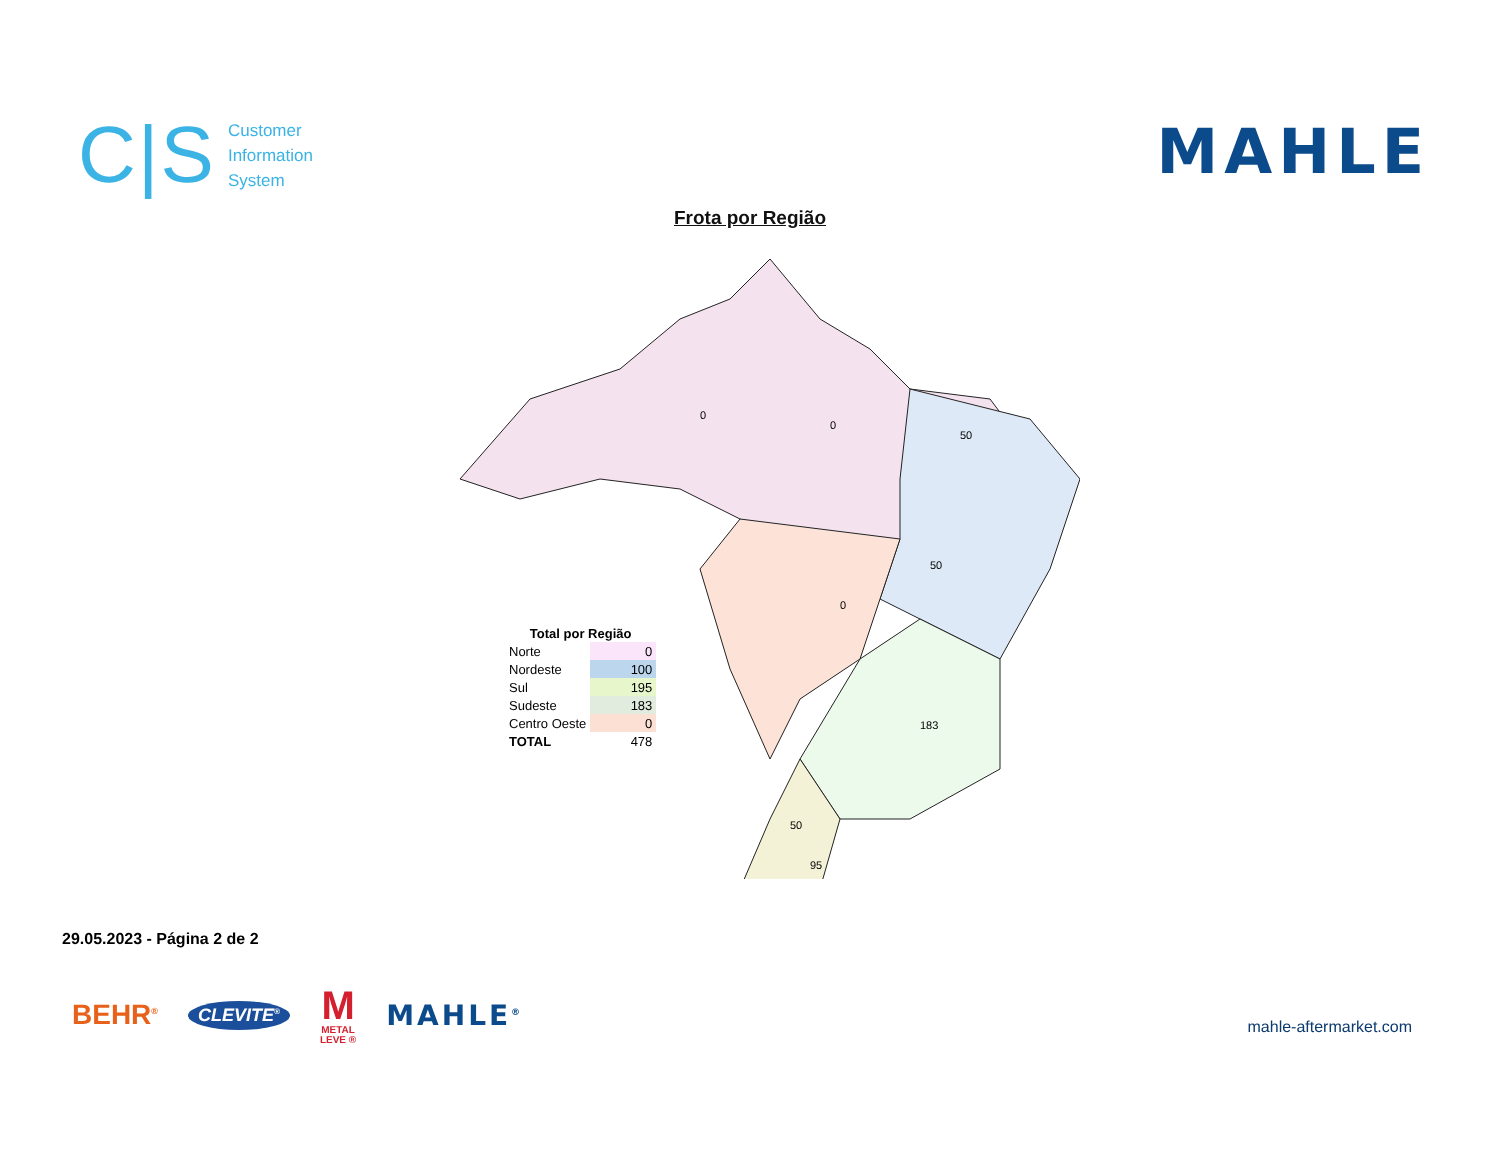C|S Customer
Information
System
MAHLE
Frota por Região
0
0
50
50
0
183
50
95
| Total por Região | |
| Norte | 0 |
| Nordeste | 100 |
| Sul | 195 |
| Sudeste | 183 |
| Centro Oeste | 0 |
| TOTAL | 478 |
29.05.2023 - Página 2 de 2
BEHR<sup>®</sup> CLEVITE<sup>®</sup> M
METAL
LEVE ® MAHLE<sup>®</sup>
mahle-aftermarket.com